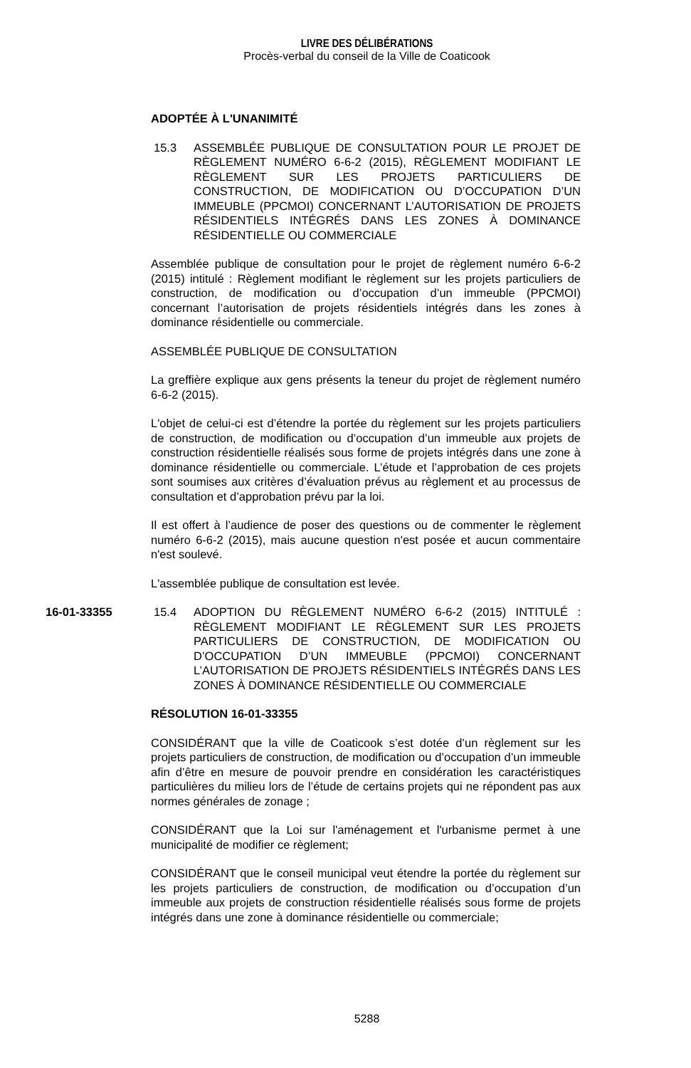LIVRE DES DÉLIBÉRATIONS
Procès-verbal du conseil de la Ville de Coaticook
ADOPTÉE À L'UNANIMITÉ
15.3 ASSEMBLÉE PUBLIQUE DE CONSULTATION POUR LE PROJET DE RÈGLEMENT NUMÉRO 6-6-2 (2015), RÈGLEMENT MODIFIANT LE RÈGLEMENT SUR LES PROJETS PARTICULIERS DE CONSTRUCTION, DE MODIFICATION OU D’OCCUPATION D’UN IMMEUBLE (PPCMOI) CONCERNANT L’AUTORISATION DE PROJETS RÉSIDENTIELS INTÉGRÉS DANS LES ZONES À DOMINANCE RÉSIDENTIELLE OU COMMERCIALE
Assemblée publique de consultation pour le projet de règlement numéro 6-6-2 (2015) intitulé : Règlement modifiant le règlement sur les projets particuliers de construction, de modification ou d’occupation d’un immeuble (PPCMOI) concernant l’autorisation de projets résidentiels intégrés dans les zones à dominance résidentielle ou commerciale.
ASSEMBLÉE PUBLIQUE DE CONSULTATION
La greffière explique aux gens présents la teneur du projet de règlement numéro 6-6-2 (2015).
L'objet de celui-ci est d’étendre la portée du règlement sur les projets particuliers de construction, de modification ou d’occupation d’un immeuble aux projets de construction résidentielle réalisés sous forme de projets intégrés dans une zone à dominance résidentielle ou commerciale. L’étude et l’approbation de ces projets sont soumises aux critères d’évaluation prévus au règlement et au processus de consultation et d’approbation prévu par la loi.
Il est offert à l’audience de poser des questions ou de commenter le règlement numéro 6-6-2 (2015), mais aucune question n'est posée et aucun commentaire n'est soulevé.
L'assemblée publique de consultation est levée.
16-01-33355 15.4 ADOPTION DU RÈGLEMENT NUMÉRO 6-6-2 (2015) INTITULÉ : RÈGLEMENT MODIFIANT LE RÈGLEMENT SUR LES PROJETS PARTICULIERS DE CONSTRUCTION, DE MODIFICATION OU D’OCCUPATION D’UN IMMEUBLE (PPCMOI) CONCERNANT L’AUTORISATION DE PROJETS RÉSIDENTIELS INTÉGRÉS DANS LES ZONES À DOMINANCE RÉSIDENTIELLE OU COMMERCIALE
RÉSOLUTION 16-01-33355
CONSIDÉRANT que la ville de Coaticook s’est dotée d’un règlement sur les projets particuliers de construction, de modification ou d’occupation d’un immeuble afin d’être en mesure de pouvoir prendre en considération les caractéristiques particulières du milieu lors de l’étude de certains projets qui ne répondent pas aux normes générales de zonage ;
CONSIDÉRANT que la Loi sur l'aménagement et l'urbanisme permet à une municipalité de modifier ce règlement;
CONSIDÉRANT que le conseil municipal veut étendre la portée du règlement sur les projets particuliers de construction, de modification ou d’occupation d’un immeuble aux projets de construction résidentielle réalisés sous forme de projets intégrés dans une zone à dominance résidentielle ou commerciale;
5288